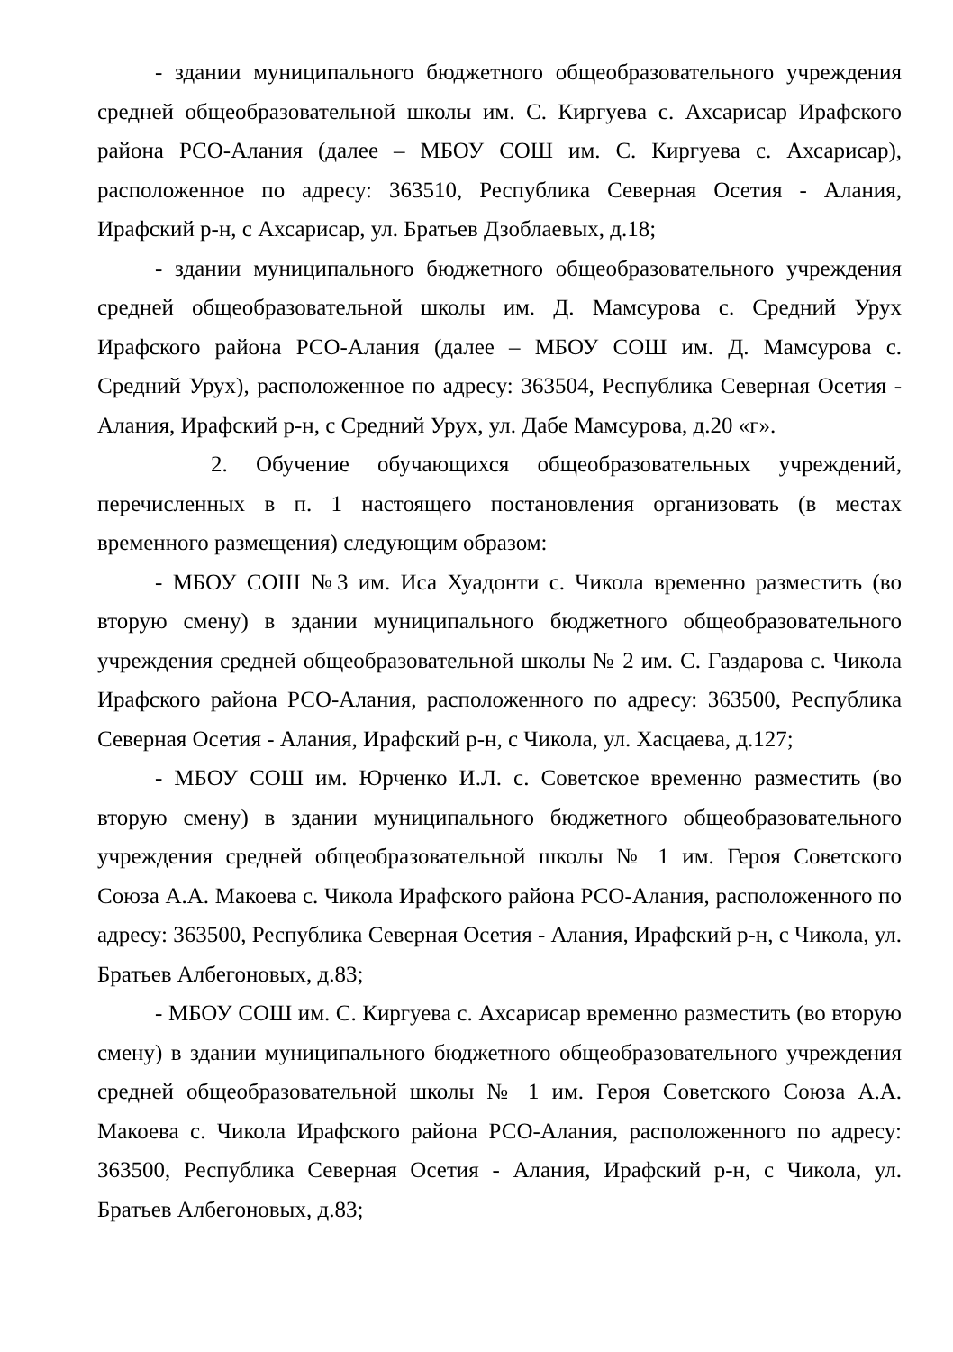- здании муниципального бюджетного общеобразовательного учреждения средней общеобразовательной школы им. С. Киргуева с. Ахсарисар Ирафского района РСО-Алания (далее – МБОУ СОШ им. С. Киргуева с. Ахсарисар), расположенное по адресу: 363510, Республика Северная Осетия - Алания, Ирафский р-н, с Ахсарисар, ул. Братьев Дзоблаевых, д.18;
- здании муниципального бюджетного общеобразовательного учреждения средней общеобразовательной школы им. Д. Мамсурова с. Средний Урух Ирафского района РСО-Алания (далее – МБОУ СОШ им. Д. Мамсурова с. Средний Урух), расположенное по адресу: 363504, Республика Северная Осетия - Алания, Ирафский р-н, с Средний Урух, ул. Дабе Мамсурова, д.20 «г».
2. Обучение обучающихся общеобразовательных учреждений, перечисленных в п. 1 настоящего постановления организовать (в местах временного размещения) следующим образом:
- МБОУ СОШ №3 им. Иса Хуадонти с. Чикола временно разместить (во вторую смену) в здании муниципального бюджетного общеобразовательного учреждения средней общеобразовательной школы № 2 им. С. Газдарова с. Чикола Ирафского района РСО-Алания, расположенного по адресу: 363500, Республика Северная Осетия - Алания, Ирафский р-н, с Чикола, ул. Хасцаева, д.127;
- МБОУ СОШ им. Юрченко И.Л. с. Советское временно разместить (во вторую смену) в здании муниципального бюджетного общеобразовательного учреждения средней общеобразовательной школы № 1 им. Героя Советского Союза А.А. Макоева с. Чикола Ирафского района РСО-Алания, расположенного по адресу: 363500, Республика Северная Осетия - Алания, Ирафский р-н, с Чикола, ул. Братьев Албегоновых, д.83;
- МБОУ СОШ им. С. Киргуева с. Ахсарисар временно разместить (во вторую смену) в здании муниципального бюджетного общеобразовательного учреждения средней общеобразовательной школы № 1 им. Героя Советского Союза А.А. Макоева с. Чикола Ирафского района РСО-Алания, расположенного по адресу: 363500, Республика Северная Осетия - Алания, Ирафский р-н, с Чикола, ул. Братьев Албегоновых, д.83;